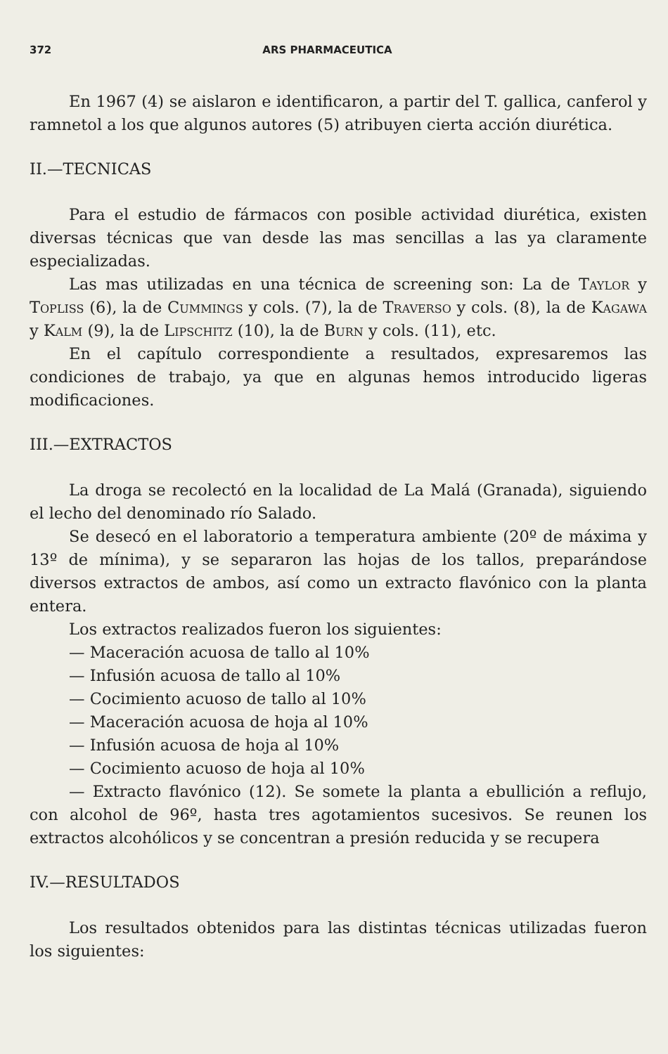372 ARS PHARMACEUTICA
En 1967 (4) se aislaron e identificaron, a partir del T. gallica, canferol y ramnetol a los que algunos autores (5) atribuyen cierta acción diurética.
II.—TECNICAS
Para el estudio de fármacos con posible actividad diurética, existen diversas técnicas que van desde las mas sencillas a las ya claramente especializadas.
Las mas utilizadas en una técnica de screening son: La de Taylor y Topliss (6), la de Cummings y cols. (7), la de Traverso y cols. (8), la de Kagawa y Kalm (9), la de Lipschitz (10), la de Burn y cols. (11), etc.
En el capítulo correspondiente a resultados, expresaremos las condiciones de trabajo, ya que en algunas hemos introducido ligeras modificaciones.
III.—EXTRACTOS
La droga se recolectó en la localidad de La Malá (Granada), siguiendo el lecho del denominado río Salado.
Se desecó en el laboratorio a temperatura ambiente (20º de máxima y 13º de mínima), y se separaron las hojas de los tallos, preparándose diversos extractos de ambos, así como un extracto flavónico con la planta entera.
Los extractos realizados fueron los siguientes:
— Maceración acuosa de tallo al 10%
— Infusión acuosa de tallo al 10%
— Cocimiento acuoso de tallo al 10%
— Maceración acuosa de hoja al 10%
— Infusión acuosa de hoja al 10%
— Cocimiento acuoso de hoja al 10%
— Extracto flavónico (12). Se somete la planta a ebullición a reflujo, con alcohol de 96º, hasta tres agotamientos sucesivos. Se reunen los extractos alcohólicos y se concentran a presión reducida y se recupera
IV.—RESULTADOS
Los resultados obtenidos para las distintas técnicas utilizadas fueron los siguientes: